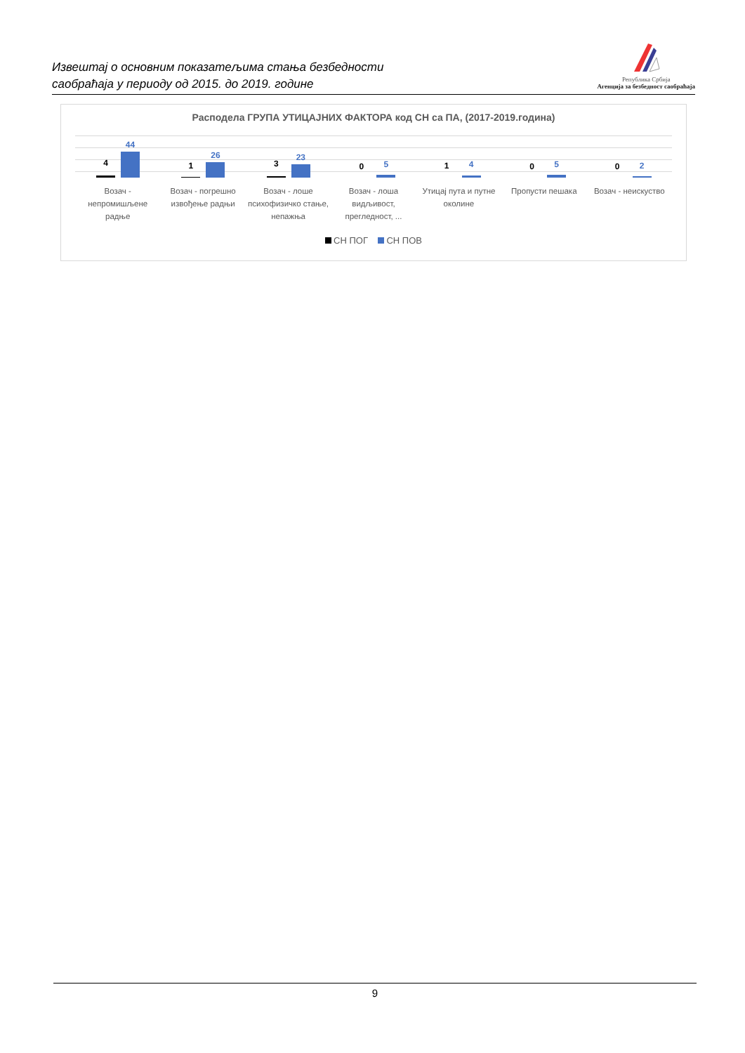Извештај о основним показатељима стања безбедности
саобраћаја у периоду од 2015. до 2019. године
Република Србија
Агенција за безбедност саобраћаја
Расподела ГРУПА УТИЦАЈНИХ ФАКТОРА код СН са ПА, (2017-2019.година)
4
44
1
26
3
23
0 5
1 4
0 5
0 2
Возач - непромишљене радње Возач - погрешно извођење радњи
Возач - лоше психофизичко стање, непажња
Возач - лоша видљивост, прегледност, ...
Утицај пута и путне околине Пропусти пешака Возач - неискуство
СН ПОГ СН ПОВ
9